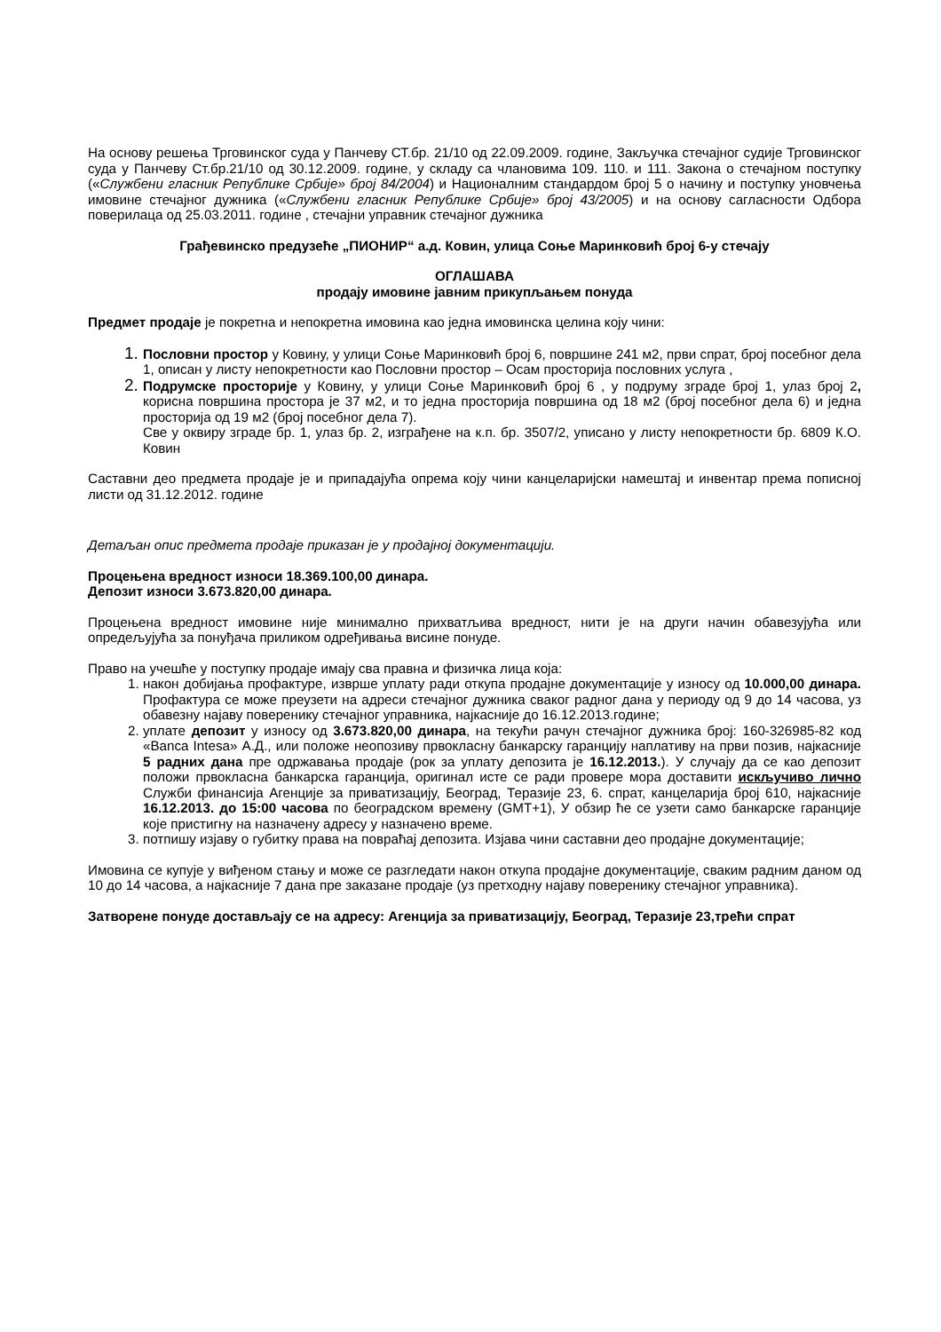На основу решења Трговинског суда у Панчеву СТ.бр. 21/10 од 22.09.2009. године, Закључка стечајног судије Трговинског суда у Панчеву Ст.бр.21/10 од 30.12.2009. године, у складу са члановима 109. 110. и 111. Закона о стечајном поступку («Службени гласник Републике Србије» број 84/2004) и Националним стандардом број 5 о начину и поступку уновчења имовине стечајног дужника («Службени гласник Републике Србије» број 43/2005) и на основу сагласности Одбора поверилаца од 25.03.2011. године , стечајни управник стечајног дужника
Грађевинско предузеће „ПИОНИР“ а.д. Ковин, улица Соње Маринковић број 6-у стечају
ОГЛАШАВА
продају имовине јавним прикупљањем понуда
Предмет продаје је покретна и непокретна имовина као једна имовинска целина коју чини:
Пословни простор у Ковину, у улици Соње Маринковић број 6, површине 241 м2, први спрат, број посебног дела 1, описан у листу непокретности као Пословни простор – Осам просторија пословних услуга ,
Подрумске просторије у Ковину, у улици Соње Маринковић број 6 , у подруму зграде број 1, улаз број 2, корисна површина простора је 37 м2, и то једна просторија површина од 18 м2 (број посебног дела 6) и једна просторија од 19 м2 (број посебног дела 7).
Све у оквиру зграде бр. 1, улаз бр. 2, изграђене на к.п. бр. 3507/2, уписано у листу непокретности бр. 6809 К.О. Ковин
Саставни део предмета продаје је и припадајућа опрема коју чини канцеларијски намештај и инвентар према пописној листи од 31.12.2012. године
Детаљан опис предмета продаје приказан је у продајној документацији.
Процењена вредност износи 18.369.100,00 динара.
Депозит износи 3.673.820,00 динара.
Процењена вредност имовине није минимално прихватљива вредност, нити је на други начин обавезујућа или опредељујућа за понуђача приликом одређивања висине понуде.
Право на учешће у поступку продаје имају сва правна и физичка лица која:
након добијања профактуре, изврше уплату ради откупа продајне документације у износу од 10.000,00 динара. Профактура се може преузети на адреси стечајног дужника сваког радног дана у периоду од 9 до 14 часова, уз обавезну најаву поверенику стечајног управника, најкасније до 16.12.2013.године;
уплате депозит у износу од 3.673.820,00 динара, на текући рачун стечајног дужника број: 160-326985-82 код «Banca Intesa» А.Д., или положе неопозиву првокласну банкарску гаранцију наплативу на први позив, најкасније 5 радних дана пре одржавања продаје (рок за уплату депозита је 16.12.2013.). У случају да се као депозит положи првокласна банкарска гаранција, оригинал исте се ради провере мора доставити искључиво лично Служби финансија Агенције за приватизацију, Београд, Теразије 23, 6. спрат, канцеларија број 610, најкасније 16.12.2013. до 15:00 часова по београдском времену (GMT+1), У обзир ће се узети само банкарске гаранције које пристигну на назначену адресу у назначено време.
потпишу изјаву о губитку права на повраћај депозита. Изјава чини саставни део продајне документације;
Имовина се купује у виђеном стању и може се разгледати након откупа продајне документације, сваким радним даном од 10 до 14 часова, а најкасније 7 дана пре заказане продаје (уз претходну најаву поверенику стечајног управника).
Затворене понуде достављају се на адресу: Агенција за приватизацију, Београд, Теразије 23,трећи спрат